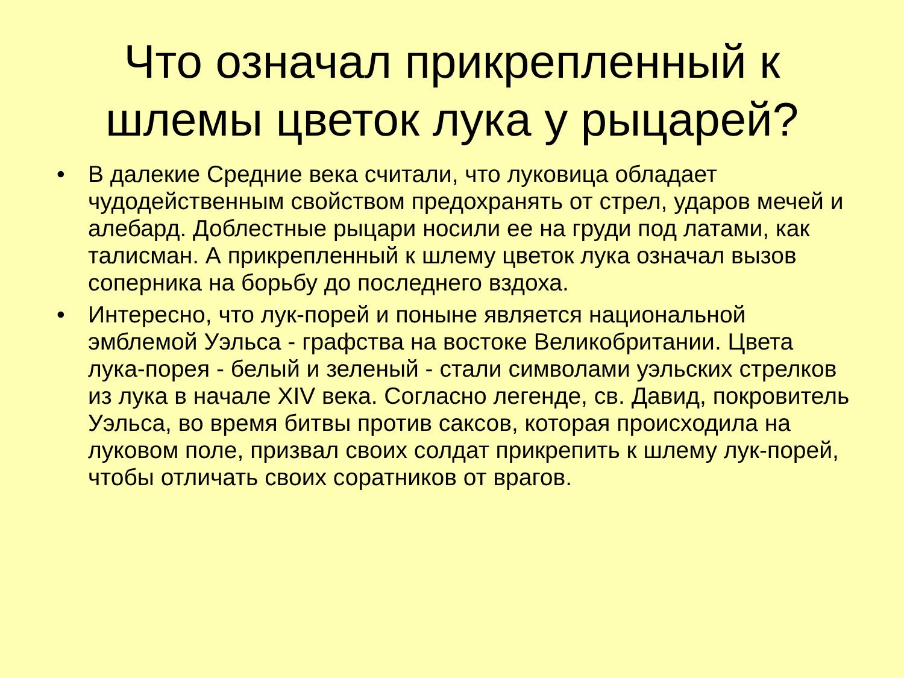Что означал прикрепленный к
шлемы цветок лука у рыцарей?
• В далекие Средние века считали, что луковица обладает чудодейственным свойством предохранять от стрел, ударов мечей и алебард. Доблестные рыцари носили ее на груди под латами, как талисман. А прикрепленный к шлему цветок лука означал вызов соперника на борьбу до последнего вздоха.
• Интересно, что лук-порей и поныне является национальной эмблемой Уэльса - графства на востоке Великобритании. Цвета лука-порея - белый и зеленый - стали символами уэльских стрелков из лука в начале XIV века. Согласно легенде, св. Давид, покровитель Уэльса, во время битвы против саксов, которая происходила на луковом поле, призвал своих солдат прикрепить к шлему лук-порей, чтобы отличать своих соратников от врагов.